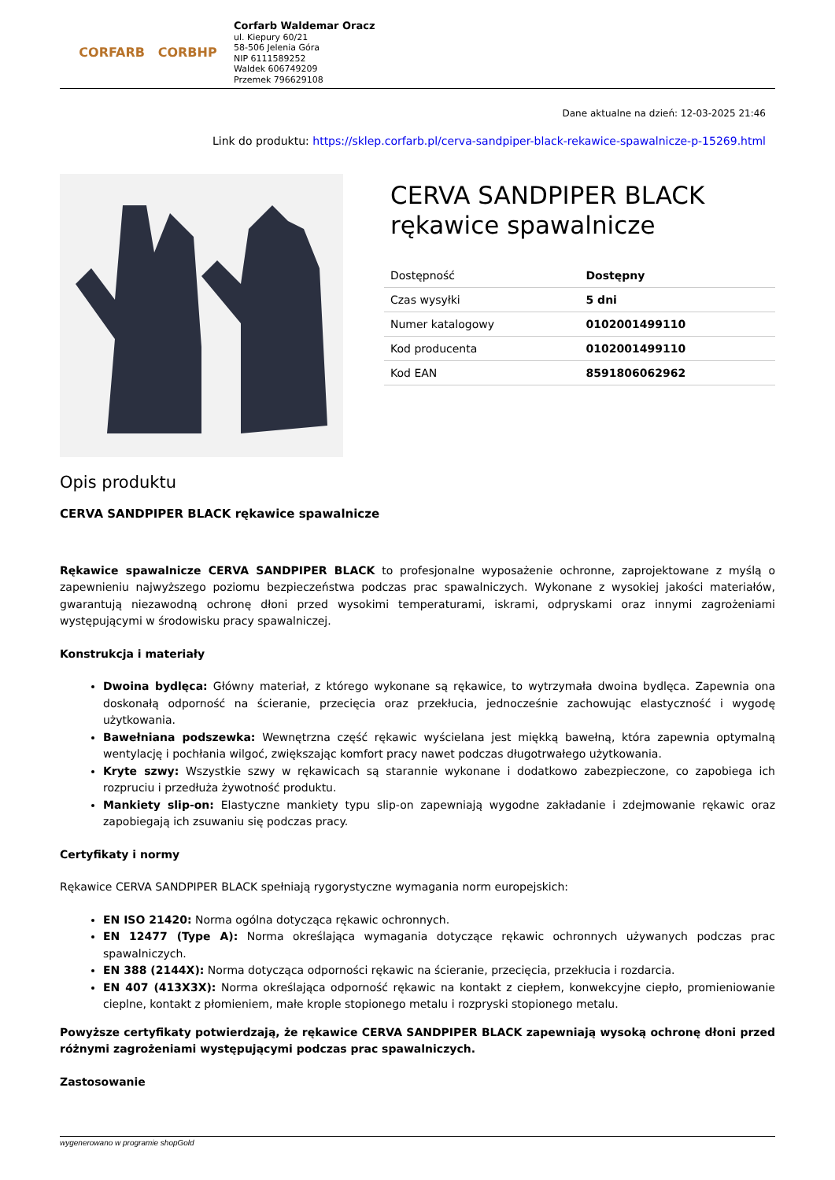CORFARB CORBHP
Corfarb Waldemar Oracz
ul. Kiepury 60/21
58-506 Jelenia Góra
NIP 6111589252
Waldek 606749209
Przemek 796629108
Dane aktualne na dzień: 12-03-2025 21:46
Link do produktu: https://sklep.corfarb.pl/cerva-sandpiper-black-rekawice-spawalnicze-p-15269.html
CERVA SANDPIPER BLACK rękawice spawalnicze
| Dostępność | Dostępny |
| Czas wysyłki | 5 dni |
| Numer katalogowy | 0102001499110 |
| Kod producenta | 0102001499110 |
| Kod EAN | 8591806062962 |
Opis produktu
CERVA SANDPIPER BLACK rękawice spawalnicze
Rękawice spawalnicze CERVA SANDPIPER BLACK to profesjonalne wyposażenie ochronne, zaprojektowane z myślą o zapewnieniu najwyższego poziomu bezpieczeństwa podczas prac spawalniczych. Wykonane z wysokiej jakości materiałów, gwarantują niezawodną ochronę dłoni przed wysokimi temperaturami, iskrami, odpryskami oraz innymi zagrożeniami występującymi w środowisku pracy spawalniczej.
Konstrukcja i materiały
Dwoina bydlęca: Główny materiał, z którego wykonane są rękawice, to wytrzymała dwoina bydlęca. Zapewnia ona doskonałą odporność na ścieranie, przecięcia oraz przekłucia, jednocześnie zachowując elastyczność i wygodę użytkowania.
Bawełniana podszewka: Wewnętrzna część rękawic wyścielana jest miękką bawełną, która zapewnia optymalną wentylację i pochłania wilgoć, zwiększając komfort pracy nawet podczas długotrwałego użytkowania.
Kryte szwy: Wszystkie szwy w rękawicach są starannie wykonane i dodatkowo zabezpieczone, co zapobiega ich rozpruciu i przedłuża żywotność produktu.
Mankiety slip-on: Elastyczne mankiety typu slip-on zapewniają wygodne zakładanie i zdejmowanie rękawic oraz zapobiegają ich zsuwaniu się podczas pracy.
Certyfikaty i normy
Rękawice CERVA SANDPIPER BLACK spełniają rygorystyczne wymagania norm europejskich:
EN ISO 21420: Norma ogólna dotycząca rękawic ochronnych.
EN 12477 (Type A): Norma określająca wymagania dotyczące rękawic ochronnych używanych podczas prac spawalniczych.
EN 388 (2144X): Norma dotycząca odporności rękawic na ścieranie, przecięcia, przekłucia i rozdarcia.
EN 407 (413X3X): Norma określająca odporność rękawic na kontakt z ciepłem, konwekcyjne ciepło, promieniowanie cieplne, kontakt z płomieniem, małe krople stopionego metalu i rozpryski stopionego metalu.
Powyższe certyfikaty potwierdzają, że rękawice CERVA SANDPIPER BLACK zapewniają wysoką ochronę dłoni przed różnymi zagrożeniami występującymi podczas prac spawalniczych.
Zastosowanie
wygenerowano w programie shopGold